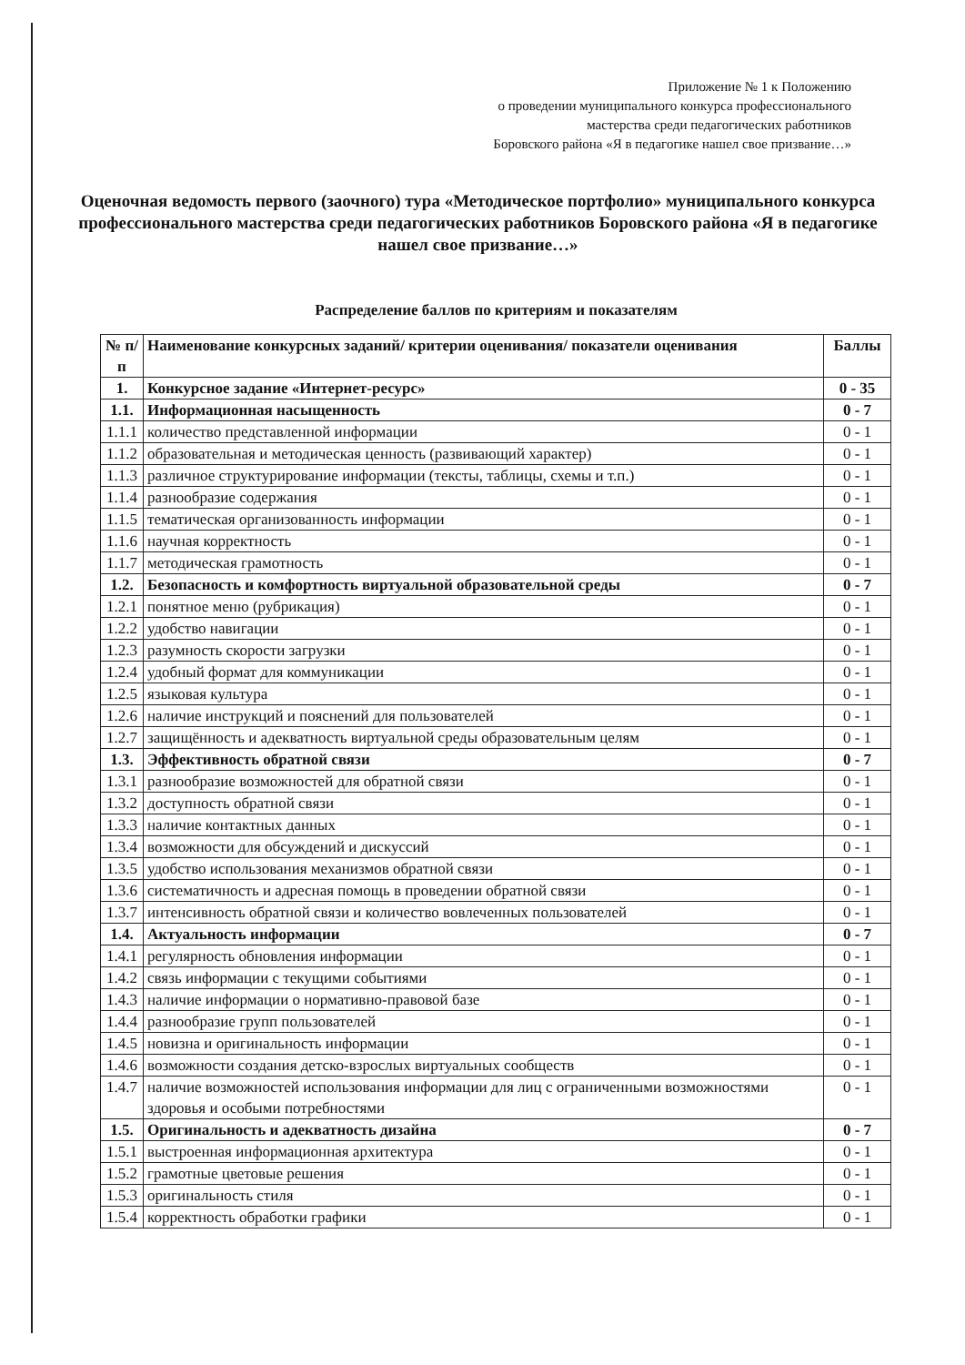Приложение № 1 к Положению
о проведении муниципального конкурса профессионального
мастерства среди педагогических работников
Боровского района «Я в педагогике нашел свое призвание…»
Оценочная ведомость первого (заочного) тура «Методическое портфолио» муниципального конкурса профессионального мастерства среди педагогических работников Боровского района «Я в педагогике нашел свое призвание…»
Распределение баллов по критериям и показателям
| № п/п | Наименование конкурсных заданий/ критерии оценивания/ показатели оценивания | Баллы |
| --- | --- | --- |
| 1. | Конкурсное задание «Интернет-ресурс» | 0 - 35 |
| 1.1. | Информационная насыщенность | 0 - 7 |
| 1.1.1 | количество представленной информации | 0 - 1 |
| 1.1.2 | образовательная и методическая ценность (развивающий характер) | 0 - 1 |
| 1.1.3 | различное структурирование информации (тексты, таблицы, схемы и т.п.) | 0 - 1 |
| 1.1.4 | разнообразие содержания | 0 - 1 |
| 1.1.5 | тематическая организованность информации | 0 - 1 |
| 1.1.6 | научная корректность | 0 - 1 |
| 1.1.7 | методическая грамотность | 0 - 1 |
| 1.2. | Безопасность и комфортность виртуальной образовательной среды | 0 - 7 |
| 1.2.1 | понятное меню (рубрикация) | 0 - 1 |
| 1.2.2 | удобство навигации | 0 - 1 |
| 1.2.3 | разумность скорости загрузки | 0 - 1 |
| 1.2.4 | удобный формат для коммуникации | 0 - 1 |
| 1.2.5 | языковая культура | 0 - 1 |
| 1.2.6 | наличие инструкций и пояснений для пользователей | 0 - 1 |
| 1.2.7 | защищённость и адекватность виртуальной среды образовательным целям | 0 - 1 |
| 1.3. | Эффективность обратной связи | 0 - 7 |
| 1.3.1 | разнообразие возможностей для обратной связи | 0 - 1 |
| 1.3.2 | доступность обратной связи | 0 - 1 |
| 1.3.3 | наличие контактных данных | 0 - 1 |
| 1.3.4 | возможности для обсуждений и дискуссий | 0 - 1 |
| 1.3.5 | удобство использования механизмов обратной связи | 0 - 1 |
| 1.3.6 | систематичность и адресная помощь в проведении обратной связи | 0 - 1 |
| 1.3.7 | интенсивность обратной связи и количество вовлеченных пользователей | 0 - 1 |
| 1.4. | Актуальность информации | 0 - 7 |
| 1.4.1 | регулярность обновления информации | 0 - 1 |
| 1.4.2 | связь информации с текущими событиями | 0 - 1 |
| 1.4.3 | наличие информации о нормативно-правовой базе | 0 - 1 |
| 1.4.4 | разнообразие групп пользователей | 0 - 1 |
| 1.4.5 | новизна и оригинальность информации | 0 - 1 |
| 1.4.6 | возможности создания детско-взрослых виртуальных сообществ | 0 - 1 |
| 1.4.7 | наличие возможностей использования информации для лиц с ограниченными возможностями здоровья и особыми потребностями | 0 - 1 |
| 1.5. | Оригинальность и адекватность дизайна | 0 - 7 |
| 1.5.1 | выстроенная информационная архитектура | 0 - 1 |
| 1.5.2 | грамотные цветовые решения | 0 - 1 |
| 1.5.3 | оригинальность стиля | 0 - 1 |
| 1.5.4 | корректность обработки графики | 0 - 1 |